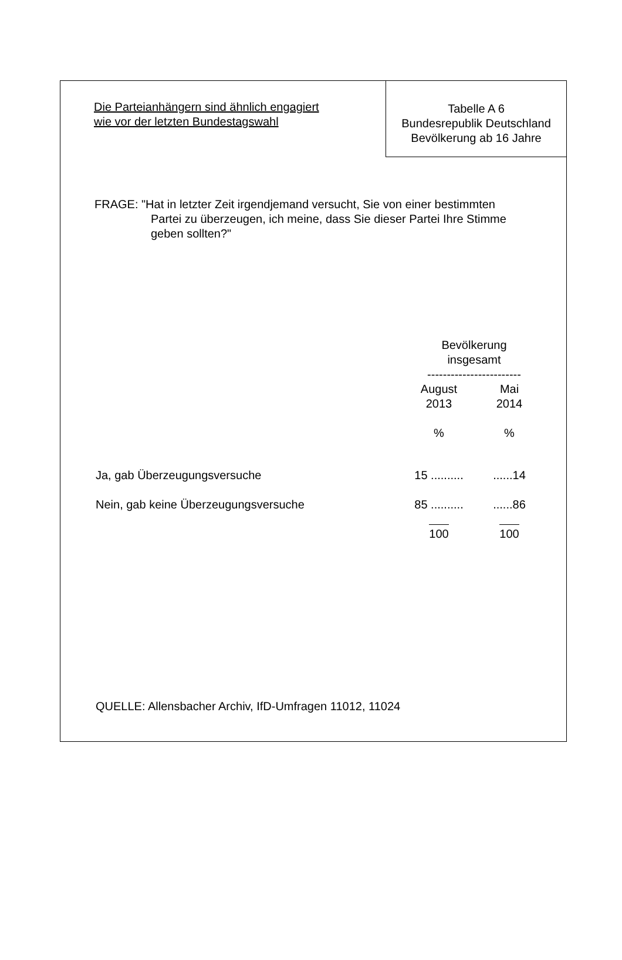Die Parteianhängern sind ähnlich engagiert
wie vor der letzten Bundestagswahl
Tabelle A 6
Bundesrepublik Deutschland
Bevölkerung ab 16 Jahre
FRAGE: "Hat in letzter Zeit irgendjemand versucht, Sie von einer bestimmten
Partei zu überzeugen, ich meine, dass Sie dieser Partei Ihre Stimme
geben sollten?"
| | Bevölkerung insgesamt ------------------------ | |
| --- | --- | --- |
| | August 2013 | Mai 2014 |
| | % | % |
| Ja, gab Überzeugungsversuche | 15 .......... | ......14 |
| Nein, gab keine Überzeugungsversuche | 85 .......... | ......86 |
| | 100 | 100 |
QUELLE: Allensbacher Archiv, IfD-Umfragen 11012, 11024